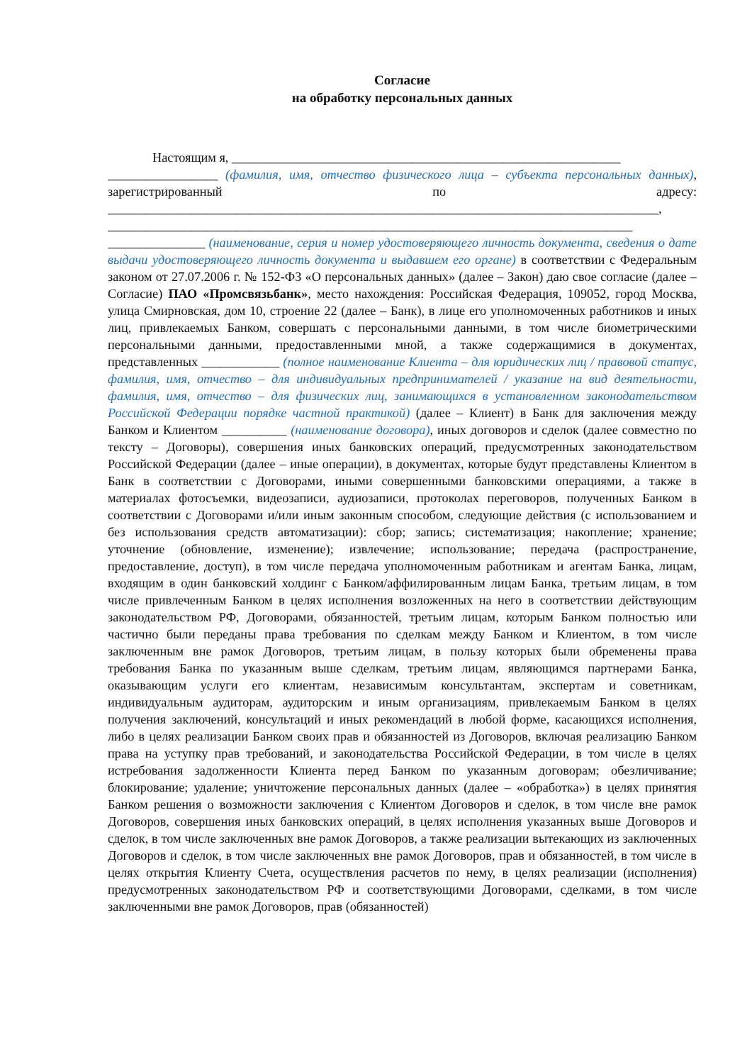Согласие
на обработку персональных данных
Настоящим я, ____________________________________________________________
_________________ (фамилия, имя, отчество физического лица – субъекта персональных данных), зарегистрированный по адресу: _____________________________________________________________________________________, _________________________________________________________________________________ _______________ (наименование, серия и номер удостоверяющего личность документа, сведения о дате выдачи удостоверяющего личность документа и выдавшем его органе) в соответствии с Федеральным законом от 27.07.2006 г. № 152-ФЗ «О персональных данных» (далее – Закон) даю свое согласие (далее – Согласие) ПАО «Промсвязьбанк», место нахождения: Российская Федерация, 109052, город Москва, улица Смирновская, дом 10, строение 22 (далее – Банк), в лице его уполномоченных работников и иных лиц, привлекаемых Банком, совершать с персональными данными, в том числе биометрическими персональными данными, предоставленными мной, а также содержащимися в документах, представленных ____________ (полное наименование Клиента – для юридических лиц / правовой статус, фамилия, имя, отчество – для индивидуальных предпринимателей / указание на вид деятельности, фамилия, имя, отчество – для физических лиц, занимающихся в установленном законодательством Российской Федерации порядке частной практикой) (далее – Клиент) в Банк для заключения между Банком и Клиентом __________ (наименование договора), иных договоров и сделок (далее совместно по тексту – Договоры), совершения иных банковских операций, предусмотренных законодательством Российской Федерации (далее – иные операции), в документах, которые будут представлены Клиентом в Банк в соответствии с Договорами, иными совершенными банковскими операциями, а также в материалах фотосъемки, видеозаписи, аудиозаписи, протоколах переговоров, полученных Банком в соответствии с Договорами и/или иным законным способом, следующие действия (с использованием и без использования средств автоматизации): сбор; запись; систематизация; накопление; хранение; уточнение (обновление, изменение); извлечение; использование; передача (распространение, предоставление, доступ), в том числе передача уполномоченным работникам и агентам Банка, лицам, входящим в один банковский холдинг с Банком/аффилированным лицам Банка, третьим лицам, в том числе привлеченным Банком в целях исполнения возложенных на него в соответствии действующим законодательством РФ, Договорами, обязанностей, третьим лицам, которым Банком полностью или частично были переданы права требования по сделкам между Банком и Клиентом, в том числе заключенным вне рамок Договоров, третьим лицам, в пользу которых были обременены права требования Банка по указанным выше сделкам, третьим лицам, являющимся партнерами Банка, оказывающим услуги его клиентам, независимым консультантам, экспертам и советникам, индивидуальным аудиторам, аудиторским и иным организациям, привлекаемым Банком в целях получения заключений, консультаций и иных рекомендаций в любой форме, касающихся исполнения, либо в целях реализации Банком своих прав и обязанностей из Договоров, включая реализацию Банком права на уступку прав требований, и законодательства Российской Федерации, в том числе в целях истребования задолженности Клиента перед Банком по указанным договорам; обезличивание; блокирование; удаление; уничтожение персональных данных (далее – «обработка») в целях принятия Банком решения о возможности заключения с Клиентом Договоров и сделок, в том числе вне рамок Договоров, совершения иных банковских операций, в целях исполнения указанных выше Договоров и сделок, в том числе заключенных вне рамок Договоров, а также реализации вытекающих из заключенных Договоров и сделок, в том числе заключенных вне рамок Договоров, прав и обязанностей, в том числе в целях открытия Клиенту Счета, осуществления расчетов по нему, в целях реализации (исполнения) предусмотренных законодательством РФ и соответствующими Договорами, сделками, в том числе заключенными вне рамок Договоров, прав (обязанностей)